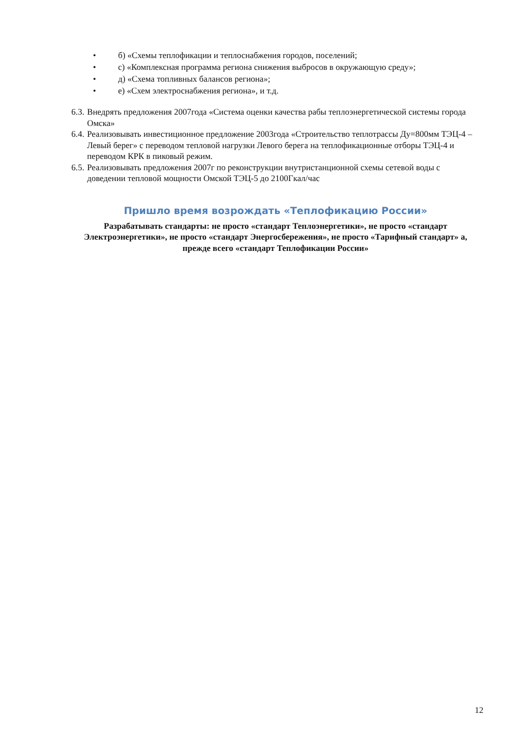• б) «Схемы теплофикации и теплоснабжения городов, поселений;
• с) «Комплексная программа региона снижения выбросов в окружающую среду»;
• д) «Схема топливных балансов региона»;
• е) «Схем электроснабжения региона», и т.д.
6.3. Внедрять предложения 2007года «Система оценки качества рабы теплоэнергетической системы города Омска»
6.4. Реализовывать инвестиционное предложение 2003года «Строительство теплотрассы Ду=800мм ТЭЦ-4 –Левый берег» с переводом тепловой нагрузки Левого берега на теплофикационные отборы ТЭЦ-4 и переводом КРК в пиковый режим.
6.5. Реализовывать предложения 2007г по реконструкции внутристанционной схемы сетевой воды с доведении тепловой мощности Омской ТЭЦ-5 до 2100Гкал/час
Пришло время возрождать «Теплофикацию России»
Разрабатывать стандарты: не просто «стандарт Теплоэнергетики», не просто «стандарт Электроэнергетики», не просто «стандарт Энергосбережения», не просто «Тарифный стандарт» а, прежде всего «стандарт Теплофикации России»
12